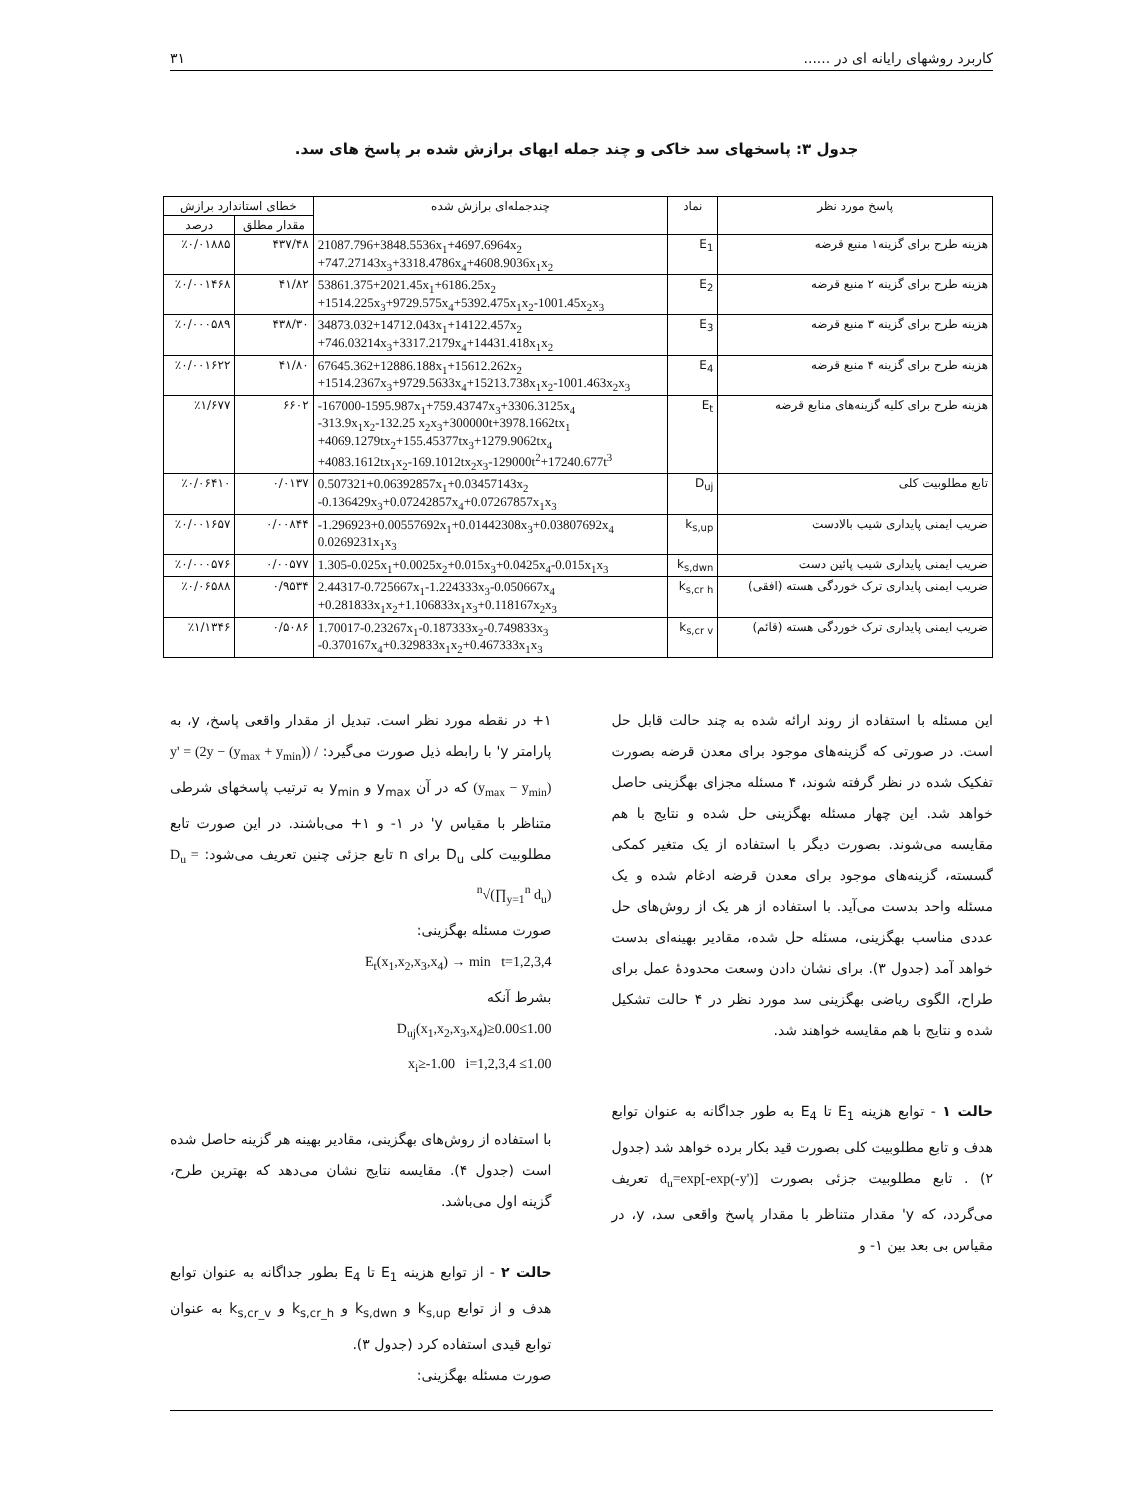۳۱ کاربرد روشهای رایانه ای در ......
جدول ۳: پاسخهای سد خاکی و چند جمله ایهای برازش شده بر پاسخ های سد.
| پاسخ مورد نظر | نماد | چندجمله‌ای برازش شده | خطای استاندارد برازش | |
| --- | --- | --- | --- | --- |
| | | | مقدار مطلق | درصد |
| هزینه طرح برای گزینه۱ منبع قرضه | E<sub>1</sub> | 21087.796+3848.5536x<sub>1</sub>+4697.6964x<sub>2</sub> +747.27143x<sub>3</sub>+3318.4786x<sub>4</sub>+4608.9036x<sub>1</sub>x<sub>2</sub> | ۴۳۷/۴۸ | ٪۰/۰۱۸۸۵ |
| هزینه طرح برای گزینه ۲ منبع قرضه | E<sub>2</sub> | 53861.375+2021.45x<sub>1</sub>+6186.25x<sub>2</sub> +1514.225x<sub>3</sub>+9729.575x<sub>4</sub>+5392.475x<sub>1</sub>x<sub>2</sub>-1001.45x<sub>2</sub>x<sub>3</sub> | ۴۱/۸۲ | ٪۰/۰۰۱۴۶۸ |
| هزینه طرح برای گزینه ۳ منبع قرضه | E<sub>3</sub> | 34873.032+14712.043x<sub>1</sub>+14122.457x<sub>2</sub> +746.03214x<sub>3</sub>+3317.2179x<sub>4</sub>+14431.418x<sub>1</sub>x<sub>2</sub> | ۴۳۸/۳۰ | ٪۰/۰۰۰۵۸۹ |
| هزینه طرح برای گزینه ۴ منبع قرضه | E<sub>4</sub> | 67645.362+12886.188x<sub>1</sub>+15612.262x<sub>2</sub> +1514.2367x<sub>3</sub>+9729.5633x<sub>4</sub>+15213.738x<sub>1</sub>x<sub>2</sub>-1001.463x<sub>2</sub>x<sub>3</sub> | ۴۱/۸۰ | ٪۰/۰۰۱۶۲۲ |
| هزینه طرح برای کلیه گزینه‌های منابع قرضه | E<sub>t</sub> | -167000-1595.987x<sub>1</sub>+759.43747x<sub>3</sub>+3306.3125x<sub>4</sub> -313.9x<sub>1</sub>x<sub>2</sub>-132.25 x<sub>2</sub>x<sub>3</sub>+300000t+3978.1662tx<sub>1</sub> +4069.1279tx<sub>2</sub>+155.45377tx<sub>3</sub>+1279.9062tx<sub>4</sub> +4083.1612tx<sub>1</sub>x<sub>2</sub>-169.1012tx<sub>2</sub>x<sub>3</sub>-129000t<sup>2</sup>+17240.677t<sup>3</sup> | ۶۶۰۲ | ٪۱/۶۷۷ |
| تابع مطلوبیت کلی | D<sub>uj</sub> | 0.507321+0.06392857x<sub>1</sub>+0.03457143x<sub>2</sub> -0.136429x<sub>3</sub>+0.07242857x<sub>4</sub>+0.07267857x<sub>1</sub>x<sub>3</sub> | ۰/۰۱۳۷ | ٪۰/۰۶۴۱۰ |
| ضریب ایمنی پایداری شیب بالادست | k<sub>s,up</sub> | -1.296923+0.00557692x<sub>1</sub>+0.01442308x<sub>3</sub>+0.03807692x<sub>4</sub> 0.0269231x<sub>1</sub>x<sub>3</sub> | ۰/۰۰۸۴۴ | ٪۰/۰۰۱۶۵۷ |
| ضریب ایمنی پایداری شیب پائین دست | k<sub>s,dwn</sub> | 1.305-0.025x<sub>1</sub>+0.0025x<sub>2</sub>+0.015x<sub>3</sub>+0.0425x<sub>4</sub>-0.015x<sub>1</sub>x<sub>3</sub> | ۰/۰۰۵۷۷ | ٪۰/۰۰۰۵۷۶ |
| ضریب ایمنی پایداری ترک خوردگی هسته (افقی) | k<sub>s,cr h</sub> | 2.44317-0.725667x<sub>1</sub>-1.224333x<sub>3</sub>-0.050667x<sub>4</sub> +0.281833x<sub>1</sub>x<sub>2</sub>+1.106833x<sub>1</sub>x<sub>3</sub>+0.118167x<sub>2</sub>x<sub>3</sub> | ۰/۹۵۳۴ | ٪۰/۰۶۵۸۸ |
| ضریب ایمنی پایداری ترک خوردگی هسته (قائم) | k<sub>s,cr v</sub> | 1.70017-0.23267x<sub>1</sub>-0.187333x<sub>2</sub>-0.749833x<sub>3</sub> -0.370167x<sub>4</sub>+0.329833x<sub>1</sub>x<sub>2</sub>+0.467333x<sub>1</sub>x<sub>3</sub> | ۰/۵۰۸۶ | ٪۱/۱۳۴۶ |
این مسئله با استفاده از روند ارائه شده به چند حالت قابل حل است. در صورتی که گزینه‌های موجود برای معدن قرضه بصورت تفکیک شده در نظر گرفته شوند، ۴ مسئله مجزای بهگزینی حاصل خواهد شد. این چهار مسئله بهگزینی حل شده و نتایج با هم مقایسه می‌شوند. بصورت دیگر با استفاده از یک متغیر کمکی گسسته، گزینه‌های موجود برای معدن قرضه ادغام شده و یک مسئله واحد بدست می‌آید. با استفاده از هر یک از روش‌های حل عددی مناسب بهگزینی، مسئله حل شده، مقادیر بهینه‌ای بدست خواهد آمد (جدول ۳). برای نشان دادن وسعت محدودهٔ عمل برای طراح، الگوی ریاضی بهگزینی سد مورد نظر در ۴ حالت تشکیل شده و نتایج با هم مقایسه خواهند شد.
حالت ۱ - توابع هزینه E<sub>1</sub> تا E<sub>4</sub> به طور جداگانه به عنوان توابع هدف و تابع مطلوبیت کلی بصورت قید بکار برده خواهد شد (جدول ۲) . تابع مطلوبیت جزئی بصورت d<sub>u</sub>=exp[-exp(-y')] تعریف می‌گردد، که y' مقدار متناظر با مقدار پاسخ واقعی سد، y، در مقیاس بی بعد بین ۱- و
۱+ در نقطه مورد نظر است. تبدیل از مقدار واقعی پاسخ، y، به پارامتر y' با رابطه ذیل صورت می‌گیرد: y' = (2y − (y<sub>max</sub> + y<sub>min</sub>)) / (y<sub>max</sub> − y<sub>min</sub>) که در آن y<sub>max</sub> و y<sub>min</sub> به ترتیب پاسخهای شرطی متناظر با مقیاس y' در ۱- و ۱+ می‌باشند. در این صورت تابع مطلوبیت کلی D<sub>u</sub> برای n تابع جزئی چنین تعریف می‌شود: D<sub>u</sub> = <sup>n</sup>√(∏<sub>y=1</sub><sup>n</sup> d<sub>u</sub>)
صورت مسئله بهگزینی:
E<sub>t</sub>(x<sub>1</sub>,x<sub>2</sub>,x<sub>3</sub>,x<sub>4</sub>) → min t=1,2,3,4
بشرط آنکه
1.00≥D<sub>uj</sub>(x<sub>1</sub>,x<sub>2</sub>,x<sub>3</sub>,x<sub>4</sub>)≥0.00
1.00≥ x<sub>i</sub>≥-1.00 i=1,2,3,4
با استفاده از روش‌های بهگزینی، مقادیر بهینه هر گزینه حاصل شده است (جدول ۴). مقایسه نتایج نشان می‌دهد که بهترین طرح، گزینه اول می‌باشد.
حالت ۲ - از توابع هزینه E<sub>1</sub> تا E<sub>4</sub> بطور جداگانه به عنوان توابع هدف و از توابع k<sub>s,up</sub> و k<sub>s,dwn</sub> و k<sub>s,cr_h</sub> و k<sub>s,cr_v</sub> به عنوان توابع قیدی استفاده کرد (جدول ۳).
صورت مسئله بهگزینی: